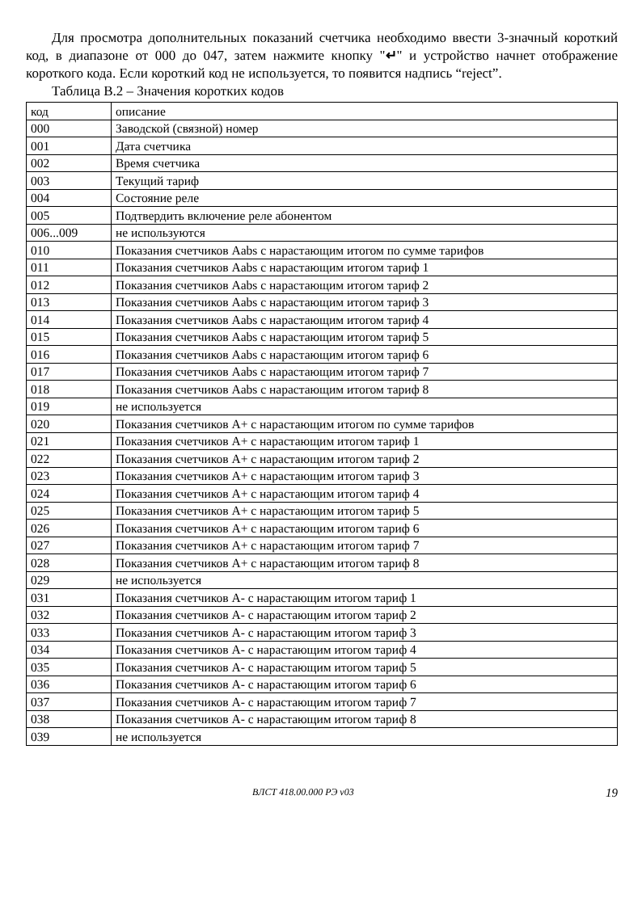Для просмотра дополнительных показаний счетчика необходимо ввести 3-значный короткий код, в диапазоне от 000 до 047, затем нажмите кнопку "↵" и устройство начнет отображение короткого кода. Если короткий код не используется, то появится надпись “reject”.
Таблица В.2 – Значения коротких кодов
| код | описание |
| --- | --- |
| 000 | Заводской (связной) номер |
| 001 | Дата счетчика |
| 002 | Время счетчика |
| 003 | Текущий тариф |
| 004 | Состояние реле |
| 005 | Подтвердить включение реле абонентом |
| 006...009 | не используются |
| 010 | Показания счетчиков Aabs с нарастающим итогом по сумме тарифов |
| 011 | Показания счетчиков Aabs с нарастающим итогом тариф 1 |
| 012 | Показания счетчиков Aabs с нарастающим итогом тариф 2 |
| 013 | Показания счетчиков Aabs с нарастающим итогом тариф 3 |
| 014 | Показания счетчиков Aabs с нарастающим итогом тариф 4 |
| 015 | Показания счетчиков Aabs с нарастающим итогом тариф 5 |
| 016 | Показания счетчиков Aabs с нарастающим итогом тариф 6 |
| 017 | Показания счетчиков Aabs с нарастающим итогом тариф 7 |
| 018 | Показания счетчиков Aabs с нарастающим итогом тариф 8 |
| 019 | не используется |
| 020 | Показания счетчиков A+ с нарастающим итогом по сумме тарифов |
| 021 | Показания счетчиков A+ с нарастающим итогом тариф 1 |
| 022 | Показания счетчиков A+ с нарастающим итогом тариф 2 |
| 023 | Показания счетчиков A+ с нарастающим итогом тариф 3 |
| 024 | Показания счетчиков A+ с нарастающим итогом тариф 4 |
| 025 | Показания счетчиков A+ с нарастающим итогом тариф 5 |
| 026 | Показания счетчиков A+ с нарастающим итогом тариф 6 |
| 027 | Показания счетчиков A+ с нарастающим итогом тариф 7 |
| 028 | Показания счетчиков A+ с нарастающим итогом тариф 8 |
| 029 | не используется |
| 031 | Показания счетчиков A- с нарастающим итогом тариф 1 |
| 032 | Показания счетчиков A- с нарастающим итогом тариф 2 |
| 033 | Показания счетчиков A- с нарастающим итогом тариф 3 |
| 034 | Показания счетчиков A- с нарастающим итогом тариф 4 |
| 035 | Показания счетчиков A- с нарастающим итогом тариф 5 |
| 036 | Показания счетчиков A- с нарастающим итогом тариф 6 |
| 037 | Показания счетчиков A- с нарастающим итогом тариф 7 |
| 038 | Показания счетчиков A- с нарастающим итогом тариф 8 |
| 039 | не используется |
ВЛСТ 418.00.000 РЭ v03 19